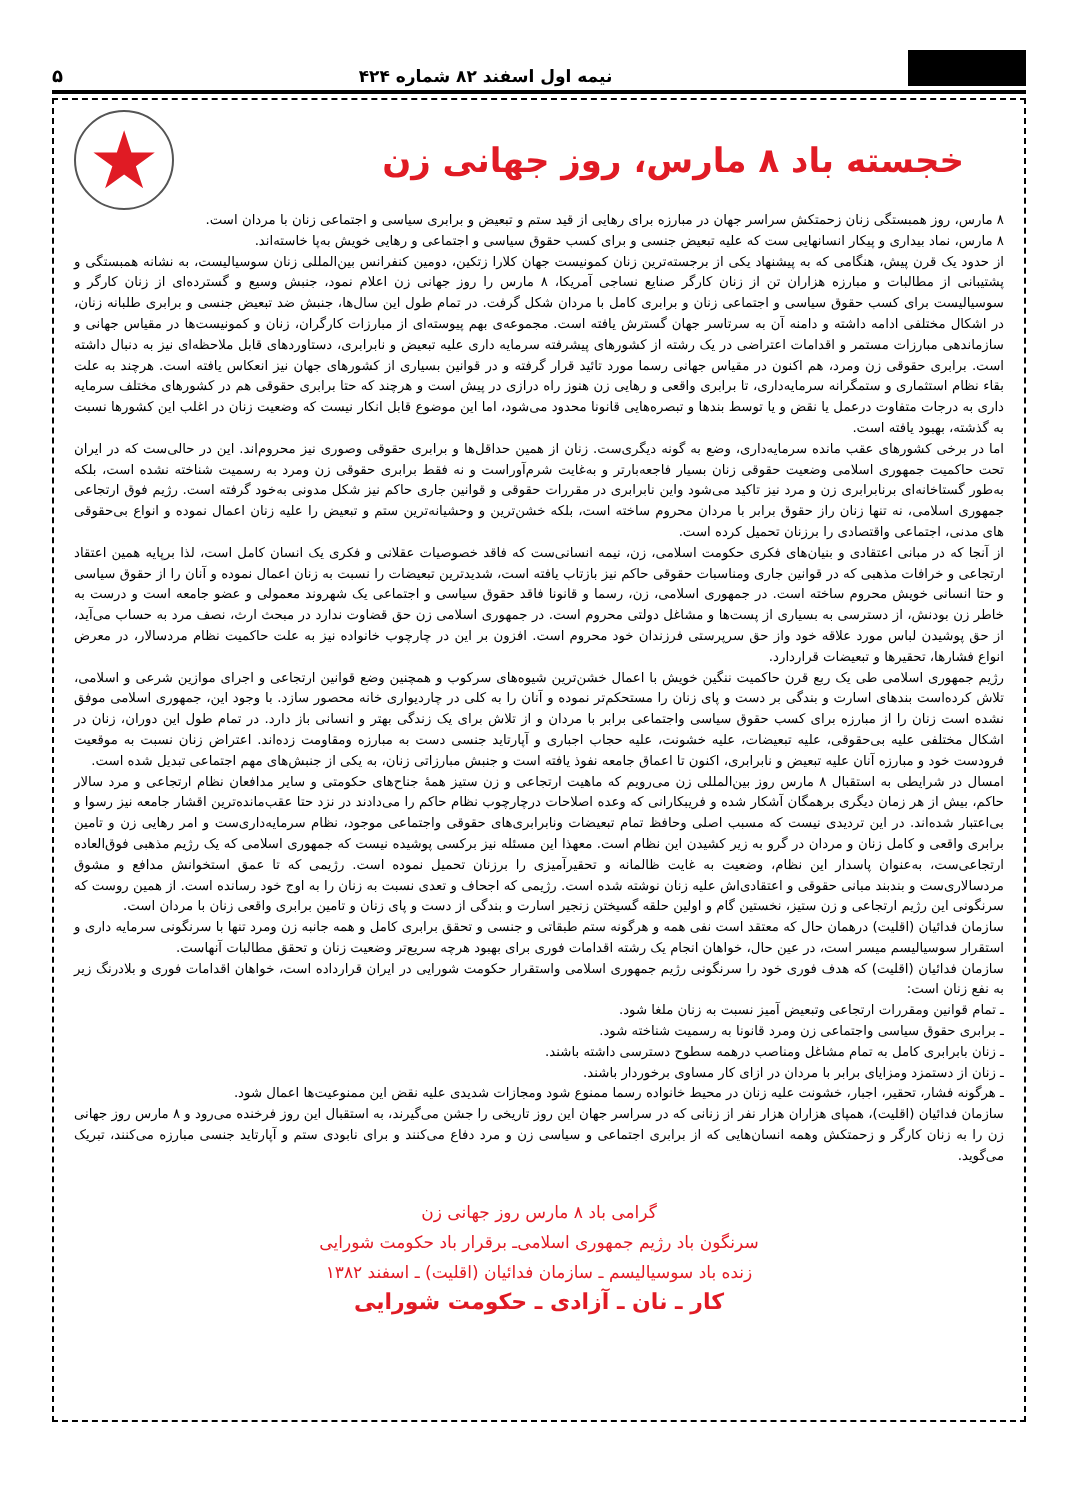نیمه اول اسفند ۸۲ شماره ۴۲۴
۵
خجسته باد ۸ مارس، روز جهانی زن
★
۸ مارس، روز همبستگی زنان زحمتکش سراسر جهان در مبارزه برای رهایی از قید ستم و تبعیض و برابری سیاسی و اجتماعی زنان با مردان است.
۸ مارس، نماد بیداری و پیکار انسانهایی ست که علیه تبعیض جنسی و برای کسب حقوق سیاسی و اجتماعی و رهایی خویش به‌پا خاسته‌اند.
از حدود یک قرن پیش، هنگامی که به پیشنهاد یکی از برجسته‌ترین زنان کمونیست جهان کلارا زتکین، دومین کنفرانس بین‌المللی زنان سوسیالیست، به نشانه همبستگی و پشتیبانی از مطالبات و مبارزه هزاران تن از زنان کارگر صنایع نساجی آمریکا، ۸ مارس را روز جهانی زن اعلام نمود، جنبش وسیع و گسترده‌ای از زنان کارگر و سوسیالیست برای کسب حقوق سیاسی و اجتماعی زنان و برابری کامل با مردان شکل گرفت. در تمام طول این سال‌ها، جنبش ضد تبعیض جنسی و برابری طلبانه زنان، در اشکال مختلفی ادامه داشته و دامنه آن به سرتاسر جهان گسترش یافته است. مجموعه‌ی بهم پیوسته‌ای از مبارزات کارگران، زنان و کمونیست‌ها در مقیاس جهانی و سازماندهی مبارزات مستمر و اقدامات اعتراضی در یک رشته از کشورهای پیشرفته سرمایه داری علیه تبعیض و نابرابری، دستاوردهای قابل ملاحظه‌ای نیز به دنبال داشته است. برابری حقوقی زن ومرد، هم اکنون در مقیاس جهانی رسما مورد تائید قرار گرفته و در قوانین بسیاری از کشورهای جهان نیز انعکاس یافته است. هرچند به علت بقاء نظام استثماری و ستمگرانه سرمایه‌داری، تا برابری واقعی و رهایی زن هنوز راه درازی در پیش است و هرچند که حتا برابری حقوقی هم در کشورهای مختلف سرمایه داری به درجات متفاوت درعمل یا نقض و یا توسط بندها و تبصره‌هایی قانونا محدود می‌شود، اما این موضوع قابل انکار نیست که وضعیت زنان در اغلب این کشورها نسبت به گذشته، بهبود یافته است.
اما در برخی کشورهای عقب مانده سرمایه‌داری، وضع به گونه دیگری‌ست. زنان از همین حداقل‌ها و برابری حقوقی وصوری نیز محروم‌اند. این در حالی‌ست که در ایران تحت حاکمیت جمهوری اسلامی وضعیت حقوقی زنان بسیار فاجعه‌بارتر و به‌غایت شرم‌آوراست و نه فقط برابری حقوقی زن ومرد به رسمیت شناخته نشده است، بلکه به‌طور گستاخانه‌ای برنابرابری زن و مرد نیز تاکید می‌شود واین نابرابری در مقررات حقوقی و قوانین جاری حاکم نیز شکل مدونی به‌خود گرفته است. رژیم فوق ارتجاعی جمهوری اسلامی، نه تنها زنان راز حقوق برابر با مردان محروم ساخته است، بلکه خشن‌ترین و وحشیانه‌ترین ستم و تبعیض را علیه زنان اعمال نموده و انواع بی‌حقوقی های مدنی، اجتماعی واقتصادی را برزنان تحمیل کرده است.
از آنجا که در مبانی اعتقادی و بنیان‌های فکری حکومت اسلامی، زن، نیمه انسانی‌ست که فاقد خصوصیات عقلانی و فکری یک انسان کامل است، لذا برپایه همین اعتقاد ارتجاعی و خرافات مذهبی که در قوانین جاری ومناسبات حقوقی حاکم نیز بازتاب یافته است، شدیدترین تبعیضات را نسبت به زنان اعمال نموده و آنان را از حقوق سیاسی و حتا انسانی خویش محروم ساخته است. در جمهوری اسلامی، زن، رسما و قانونا فاقد حقوق سیاسی و اجتماعی یک شهروند معمولی و عضو جامعه است و درست به خاطر زن بودنش، از دسترسی به بسیاری از پست‌ها و مشاغل دولتی محروم است. در جمهوری اسلامی زن حق قضاوت ندارد در مبحث ارث، نصف مرد به حساب می‌آید، از حق پوشیدن لباس مورد علاقه خود واز حق سرپرستی فرزندان خود محروم است. افزون بر این در چارچوب خانواده نیز به علت حاکمیت نظام مردسالار، در معرض انواع فشارها، تحقیرها و تبعیضات قراردارد.
رژیم جمهوری اسلامی طی یک ربع قرن حاکمیت ننگین خویش با اعمال خشن‌ترین شیوه‌های سرکوب و همچنین وضع قوانین ارتجاعی و اجرای موازین شرعی و اسلامی، تلاش کرده‌است بندهای اسارت و بندگی بر دست و پای زنان را مستحکم‌تر نموده و آنان را به کلی در چاردیواری خانه محصور سازد. با وجود این، جمهوری اسلامی موفق نشده است زنان را از مبارزه برای کسب حقوق سیاسی واجتماعی برابر با مردان و از تلاش برای یک زندگی بهتر و انسانی باز دارد. در تمام طول این دوران، زنان در اشکال مختلفی علیه بی‌حقوقی، علیه تبعیضات، علیه خشونت، علیه حجاب اجباری و آپارتاید جنسی دست به مبارزه ومقاومت زده‌اند. اعتراض زنان نسبت به موقعیت فرودست خود و مبارزه آنان علیه تبعیض و نابرابری، اکنون تا اعماق جامعه نفوذ یافته است و جنبش مبارزاتی زنان، به یکی از جنبش‌های مهم اجتماعی تبدیل شده است.
امسال در شرایطی به استقبال ۸ مارس روز بین‌المللی زن می‌رویم که ماهیت ارتجاعی و زن ستیز همهٔ جناح‌های حکومتی و سایر مدافعان نظام ارتجاعی و مرد سالار حاکم، بیش از هر زمان دیگری برهمگان آشکار شده و فریبکارانی که وعده اصلاحات درچارچوب نظام حاکم را می‌دادند در نزد حتا عقب‌مانده‌ترین اقشار جامعه نیز رسوا و بی‌اعتبار شده‌اند. در این تردیدی نیست که مسبب اصلی وحافظ تمام تبعیضات ونابرابری‌های حقوقی واجتماعی موجود، نظام سرمایه‌داری‌ست و امر رهایی زن و تامین برابری واقعی و کامل زنان و مردان در گرو به زیر کشیدن این نظام است. معهذا این مسئله نیز برکسی پوشیده نیست که جمهوری اسلامی که یک رژیم مذهبی فوق‌العاده ارتجاعی‌ست، به‌عنوان پاسدار این نظام، وضعیت به غایت ظالمانه و تحقیرآمیزی را برزنان تحمیل نموده است. رژیمی که تا عمق استخوانش مدافع و مشوق مردسالاری‌ست و بندبند مبانی حقوقی و اعتقادی‌اش علیه زنان نوشته شده است. رژیمی که اجحاف و تعدی نسبت به زنان را به اوج خود رسانده است. از همین روست که سرنگونی این رژیم ارتجاعی و زن ستیز، نخستین گام و اولین حلقه گسیختن زنجیر اسارت و بندگی از دست و پای زنان و تامین برابری واقعی زنان با مردان است.
سازمان فدائیان (اقلیت) درهمان حال که معتقد است نفی همه و هرگونه ستم طبقاتی و جنسی و تحقق برابری کامل و همه جانبه زن ومرد تنها با سرنگونی سرمایه داری و استقرار سوسیالیسم میسر است، در عین حال، خواهان انجام یک رشته اقدامات فوری برای بهبود هرچه سریع‌تر وضعیت زنان و تحقق مطالبات آنهاست.
سازمان فدائیان (اقلیت) که هدف فوری خود را سرنگونی رژیم جمهوری اسلامی واستقرار حکومت شورایی در ایران قرارداده است، خواهان اقدامات فوری و بلادرنگ زیر به نفع زنان است:
ـ تمام قوانین ومقررات ارتجاعی وتبعیض آمیز نسبت به زنان ملغا شود.
ـ برابری حقوق سیاسی واجتماعی زن ومرد قانونا به رسمیت شناخته شود.
ـ زنان بابرابری کامل به تمام مشاغل ومناصب درهمه سطوح دسترسی داشته باشند.
ـ زنان از دستمزد ومزایای برابر با مردان در ازای کار مساوی برخوردار باشند.
ـ هرگونه فشار، تحقیر، اجبار، خشونت علیه زنان در محیط خانواده رسما ممنوع شود ومجازات شدیدی علیه نقض این ممنوعیت‌ها اعمال شود.
سازمان فدائیان (اقلیت)، همپای هزاران هزار نفر از زنانی که در سراسر جهان این روز تاریخی را جشن می‌گیرند، به استقبال این روز فرخنده می‌رود و ۸ مارس روز جهانی زن را به زنان کارگر و زحمتکش وهمه انسان‌هایی که از برابری اجتماعی و سیاسی زن و مرد دفاع می‌کنند و برای نابودی ستم و آپارتاید جنسی مبارزه می‌کنند، تبریک می‌گوید.
گرامی باد ۸ مارس روز جهانی زن
سرنگون باد رژیم جمهوری اسلامی‌ـ برقرار باد حکومت شورایی
زنده باد سوسیالیسم ـ سازمان فدائیان (اقلیت) ـ اسفند ۱۳۸۲
کار ـ نان ـ آزادی ـ حکومت شورایی